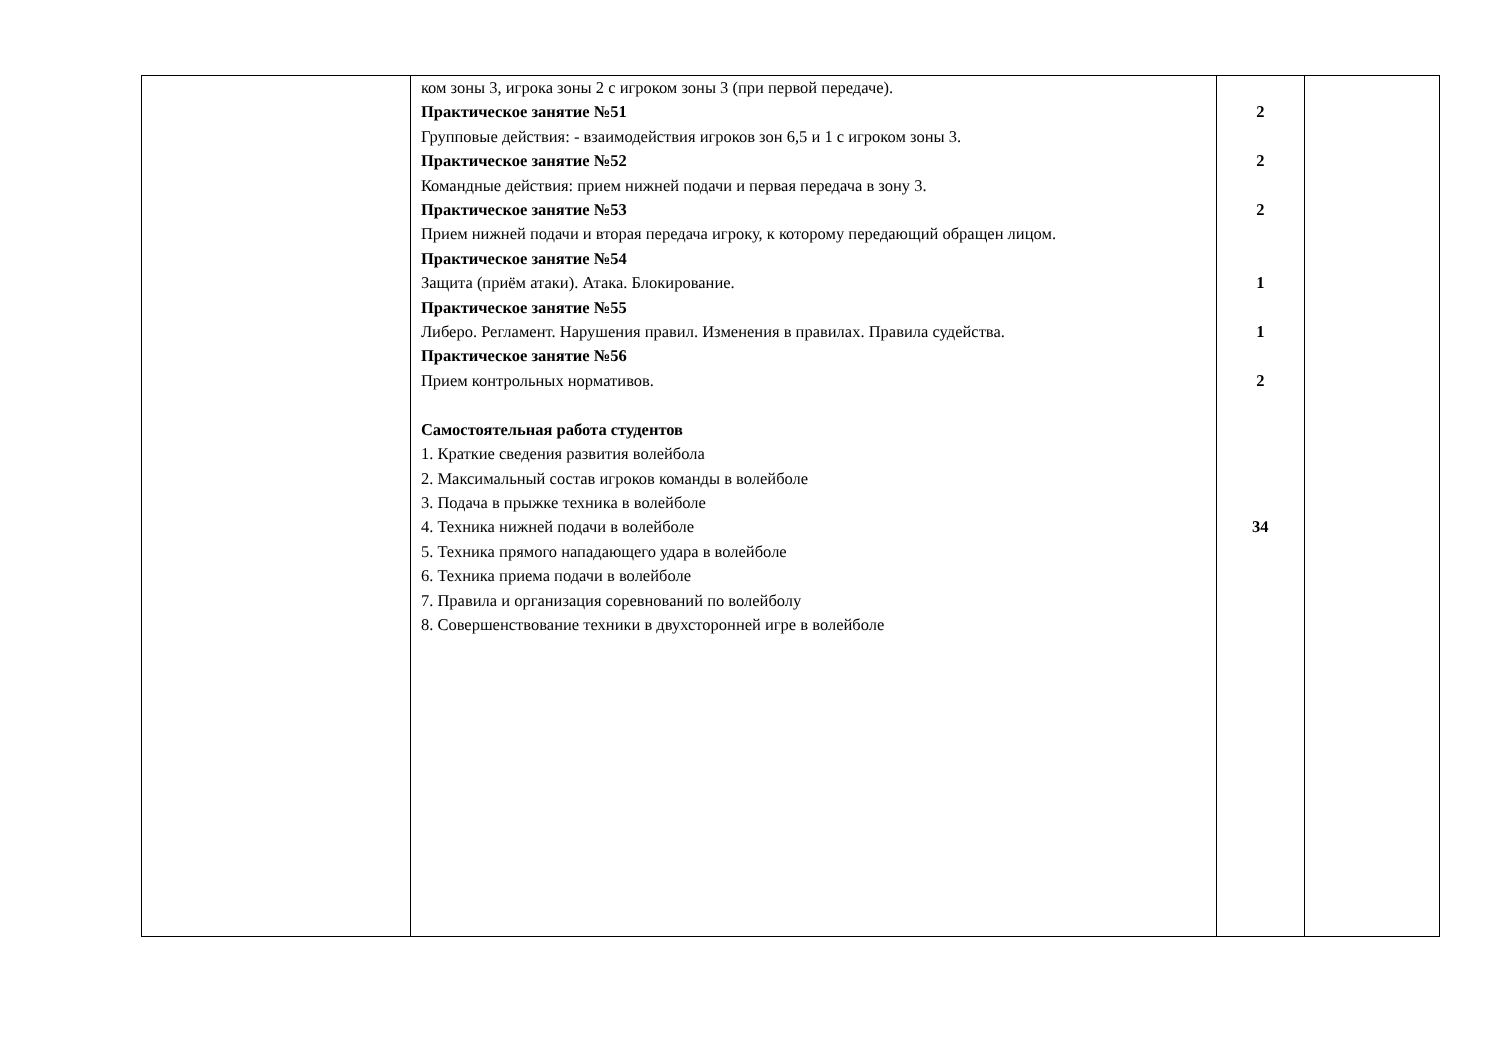| | ком зоны 3, игрока зоны 2 с игроком зоны 3 (при первой передаче). Практическое занятие №51 Групповые действия: - взаимодействия игроков зон 6,5 и 1 с игроком зоны 3. Практическое занятие №52 Командные действия: прием нижней подачи и первая передача в зону 3. Практическое занятие №53 Прием нижней подачи и вторая передача игроку, к которому передающий обращен лицом. Практическое занятие №54 Защита (приём атаки). Атака. Блокирование. Практическое занятие №55 Либеро. Регламент. Нарушения правил. Изменения в правилах. Правила судейства. Практическое занятие №56 Прием контрольных нормативов. Самостоятельная работа студентов 1. Краткие сведения развития волейбола 2. Максимальный состав игроков команды в волейболе 3. Подача в прыжке техника в волейболе 4. Техника нижней подачи в волейболе 5. Техника прямого нападающего удара в волейболе 6. Техника приема подачи в волейболе 7. Правила и организация соревнований по волейболу 8. Совершенствование техники в двухсторонней игре в волейболе | 2 2 2 1 1 2 34 | |